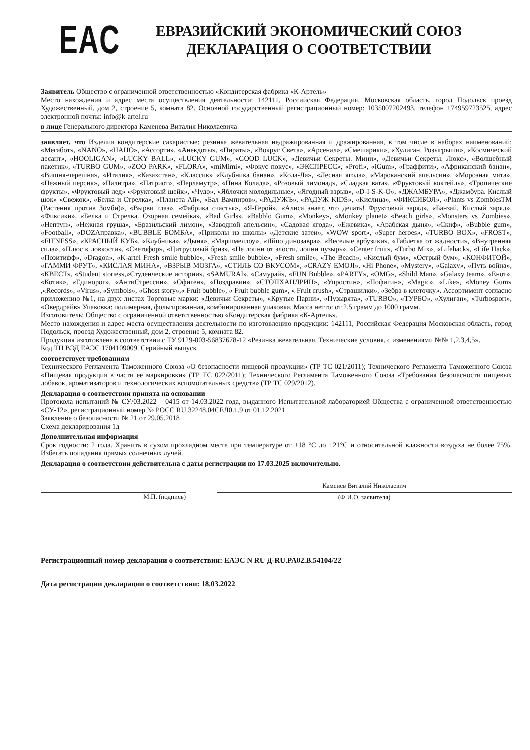EAC
ЕВРАЗИЙСКИЙ ЭКОНОМИЧЕСКИЙ СОЮЗ
ДЕКЛАРАЦИЯ О СООТВЕТСТВИИ
Заявитель Общество с ограниченной ответственностью «Кондитерская фабрика «К-Артель»
Место нахождения и адрес места осуществления деятельности: 142111, Российская Федерация, Московская область, город Подольск проезд Художественный, дом 2, строение 5, комната 82. Основной государственный регистрационный номер: 1035007202493, телефон +74959723525, адрес электронной почты: info@k-artel.ru
в лице Генерального директора Каменева Виталия Николаевича
заявляет, что Изделия кондитерские сахаристые: резинка жевательная недражированная и дражированная, в том числе в наборах наименований: «Мегабот», «NANO», «НАНО», «Ассорти», «Анекдоты», «Пираты», «Вокруг Света», «Арсенал», «Смешарики», «Хулиган. Розыгрыши», «Космический десант», «HOOLIGAN», «LUCKY BALL», «LUCKY GUM», «GOOD LUCK», «Девичьи Секреты. Мини», «Девичьи Секреты. Люкс», «Волшебный пакетик», «TURBO GUM», «ZOO PARK», «FLORA», «miMimi», «Фокус покус», «ЭКСПРЕСС», «Profi», «iGum», «Граффити», «Африканский банан», «Вишня-черешня», «Италия», «Казахстан», «Классик» «Клубника банан», «Кола-Ла», «Лесная ягода», «Мароканский апельсин», «Морозная мята», «Нежный персик», «Палитра», «Патриот», «Перламутр», «Пина Колада», «Розовый лимонад», «Сладкая вата», «Фруктовый коктейль», «Тропические фрукты», «Фруктовый лед» «Фруктовый шейк», «Чудо», «Яблочки молодильные», «Ягодный взрыв», «D-I-S-K-O», «ДЖАМБУРА», «Джамбура. Кислый шок» «Свежок», «Белка и Стрелка», «Планета Ай», «Бал Вампиров», «РАДУЖЪ», «РАДУЖ KIDS», «Кислица», «ФИКСИБОЛ», «Plants vs ZombiesTM (Растения против Зомби)», «Вырви глаз», «Фабрика счастья», «Я-Герой», «Алиса знает, что делать! Фруктовый заряд», «Банзай. Кислый заряд», «Фиксики», «Белка и Стрелка. Озорная семейка», «Bad Girls», «Babblo Gum», «Monkey», «Monkey planet» «Beach girls», «Monsters vs Zombies», «Нептун», «Нежная груша», «Бразильский лимон», «Заводной апельсин», «Садовая ягода», «Ежевика», «Арабская дыня», «Скиф», «Bubble gum», «Football», «DOZAправка», «BUBBLE БОМБА», «Приколы из школы» «Детские затеи», «WOW sport», «Super heroes», «TURBO BOX», «FROST», «FITNESS», «КРАСНЫЙ КУБ», «Клубника», «Дыня», «Маршмеллоу», «Яйцо динозавра», «Веселые арбузики», «Таблетка от жадности», «Внутренняя сила», «Плюс к ловкости», «Светофор», «Цитрусовый бриз», «Не лопни от злости, лопни пузырь», «Center fruit», «Turbo Mix», «Lifehack», «Life Hack», «Позитифф», «Dragon», «K-artel Fresh smile bubble», «Fresh smile bubble», «Fresh smile», «The Beach», «Кислый бум», «Острый бум», «КОНФИТОЙ», «ГАММИ ФРУТ», «КИСЛАЯ МИНА», «ВЗРЫВ МОЗГА», «СТИЛЬ СО ВКУСОМ», «CRAZY EMOJI», «Hi Phone», «Mystery», «Galaxy», «Путь война», «КВЕСТ», «Student stories»,»Студенческие истории», «SAMURAI», «Самурай», «FUN Bubble», «PARTY», «OMG», «Shild Man», «Galaxy team», «Енот», «Котик», «Единорог», «АнтиСтрессин», «Офиген», «Поздравин», «СТОПХАНДРИН», «Упростин», «Пофигин», «Magic», «Like», «Money Gum» ,«Records», «Virus», «Symbols», «Ghost story»,« Fruit bubble», « Fruit bubble gum», « Fruit crush», «Страшилки», «Зебра в клеточку». Ассортимент согласно приложению №1, на двух листах Торговые марки: «Девичьи Секреты», «Крутые Парни», «Пузырята», «TURBO», «ТУРБО», «Хулиган», «Turbosport», «Овердрайв» Упаковка: полимерная, фольгированная, комбинированная упаковка. Масса нетто: от 2,5 грамм до 1000 грамм.
Изготовитель: Общество с ограниченной ответственностью «Кондитерская фабрика «К-Артель».
Место нахождения и адрес места осуществления деятельности по изготовлению продукции: 142111, Российская Федерация Московская область, город Подольск, проезд Художественный, дом 2, строение 5, комната 82.
Продукция изготовлена в соответствии с ТУ 9129-003-56837678-12 «Резинка жевательная. Технические условия, с изменениями №№ 1,2,3,4,5».
Код ТН ВЭД ЕАЭС 1704109009. Серийный выпуск
соответствует требованиям
Технического Регламента Таможенного Союза «О безопасности пищевой продукции» (ТР ТС 021/2011); Технического Регламента Таможенного Союза «Пищевая продукция в части ее маркировки» (ТР ТС 022/2011); Технического Регламента Таможенного Союза «Требования безопасности пищевых добавок, ароматизаторов и технологических вспомогательных средств» (ТР ТС 029/2012).
Декларация о соответствии принята на основании
Протокола испытаний № СУ/03.2022 – 0415 от 14.03.2022 года, выданного Испытательной лабораторией Общества с ограниченной ответственностью «СУ-12», регистрационный номер № РОСС RU.32248.04СЕЛ0.1.9 от 01.12.2021
Заявление о безопасности № 21 от 29.05.2018
Схема декларирования 1д
Дополнительная информация
Срок годности: 2 года. Хранить в сухом прохладном месте при температуре от +18 °С до +21°С и относительной влажности воздуха не более 75%. Избегать попадания прямых солнечных лучей.
Декларация о соответствии действительна с даты регистрации по 17.03.2025 включительно.
М.П. (подпись)
Каменев Виталий Николаевич
(Ф.И.О. заявителя)
Регистрационный номер декларации о соответствии: ЕАЭС N RU Д-RU.PA02.B.54104/22
Дата регистрации декларации о соответствии: 18.03.2022